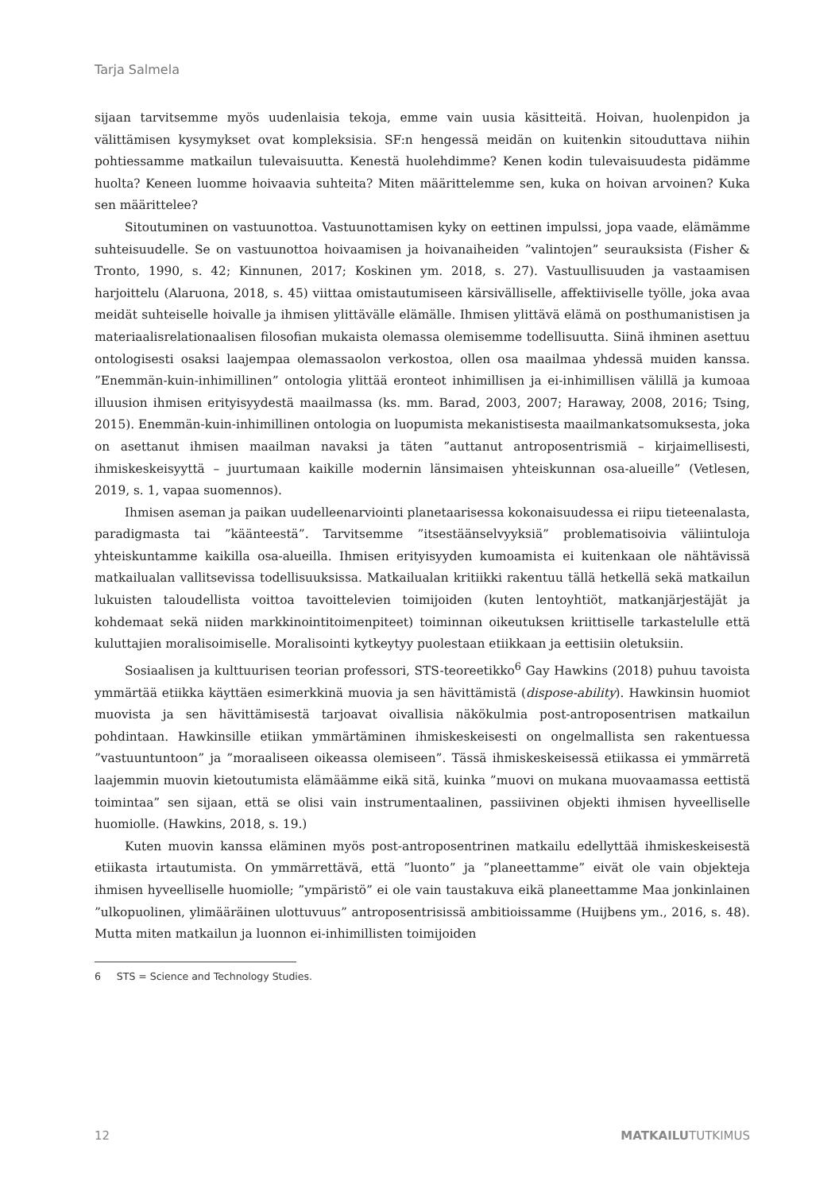Tarja Salmela
sijaan tarvitsemme myös uudenlaisia tekoja, emme vain uusia käsitteitä. Hoivan, huolenpidon ja välittämisen kysymykset ovat kompleksisia. SF:n hengessä meidän on kuitenkin sitouduttava niihin pohtiessamme matkailun tulevaisuutta. Kenestä huolehdimme? Kenen kodin tulevaisuudesta pidämme huolta? Keneen luomme hoivaavia suhteita? Miten määrittelemme sen, kuka on hoivan arvoinen? Kuka sen määrittelee?
Sitoutuminen on vastuunottoa. Vastuunottamisen kyky on eettinen impulssi, jopa vaade, elämämme suhteisuudelle. Se on vastuunottoa hoivaamisen ja hoivanaiheiden ”valintojen” seurauksista (Fisher & Tronto, 1990, s. 42; Kinnunen, 2017; Koskinen ym. 2018, s. 27). Vastuullisuuden ja vastaamisen harjoittelu (Alaruona, 2018, s. 45) viittaa omistautumiseen kärsivälliselle, affektiiviselle työlle, joka avaa meidät suhteiselle hoivalle ja ihmisen ylittävälle elämälle. Ihmisen ylittävä elämä on posthumanistisen ja materiaalisrelationaalisen filosofian mukaista olemassa olemisemme todellisuutta. Siinä ihminen asettuu ontologisesti osaksi laajempaa olemassaolon verkostoa, ollen osa maailmaa yhdessä muiden kanssa. ”Enemmän-kuin-inhimillinen” ontologia ylittää eronteot inhimillisen ja ei-inhimillisen välillä ja kumoaa illuusion ihmisen erityisyydestä maailmassa (ks. mm. Barad, 2003, 2007; Haraway, 2008, 2016; Tsing, 2015). Enemmän-kuin-inhimillinen ontologia on luopumista mekanistisesta maailmankatsomuksesta, joka on asettanut ihmisen maailman navaksi ja täten ”auttanut antroposentrismiä – kirjaimellisesti, ihmiskeskeisyyttä – juurtumaan kaikille modernin länsimaisen yhteiskunnan osa-alueille” (Vetlesen, 2019, s. 1, vapaa suomennos).
Ihmisen aseman ja paikan uudelleenarviointi planetaarisessa kokonaisuudessa ei riipu tieteenalasta, paradigmasta tai ”käänteestä”. Tarvitsemme ”itsestäänselvyyksiä” problematisoivia väliintuloja yhteiskuntamme kaikilla osa-alueilla. Ihmisen erityisyyden kumoamista ei kuitenkaan ole nähtävissä matkailualan vallitsevissa todellisuuksissa. Matkailualan kritiikki rakentuu tällä hetkellä sekä matkailun lukuisten taloudellista voittoa tavoittelevien toimijoiden (kuten lentoyhtiöt, matkanjärjestäjät ja kohdemaat sekä niiden markkinointitoimenpiteet) toiminnan oikeutuksen kriittiselle tarkastelulle että kuluttajien moralisoimiselle. Moralisointi kytkeytyy puolestaan etiikkaan ja eettisiin oletuksiin.
Sosiaalisen ja kulttuurisen teorian professori, STS-teoreetikko<sup>6</sup> Gay Hawkins (2018) puhuu tavoista ymmärtää etiikka käyttäen esimerkkinä muovia ja sen hävittämistä (dispose-ability). Hawkinsin huomiot muovista ja sen hävittämisestä tarjoavat oivallisia näkökulmia post-antroposentrisen matkailun pohdintaan. Hawkinsille etiikan ymmärtäminen ihmiskeskeisesti on ongelmallista sen rakentuessa ”vastuuntuntoon” ja ”moraaliseen oikeassa olemiseen”. Tässä ihmiskeskeisessä etiikassa ei ymmärretä laajemmin muovin kietoutumista elämäämme eikä sitä, kuinka ”muovi on mukana muovaamassa eettistä toimintaa” sen sijaan, että se olisi vain instrumentaalinen, passiivinen objekti ihmisen hyveelliselle huomiolle. (Hawkins, 2018, s. 19.)
Kuten muovin kanssa eläminen myös post-antroposentrinen matkailu edellyttää ihmiskeskeisestä etiikasta irtautumista. On ymmärrettävä, että ”luonto” ja ”planeettamme” eivät ole vain objekteja ihmisen hyveelliselle huomiolle; ”ympäristö” ei ole vain taustakuva eikä planeettamme Maa jonkinlainen ”ulkopuolinen, ylimääräinen ulottuvuus” antroposentrisissä ambitioissamme (Huijbens ym., 2016, s. 48). Mutta miten matkailun ja luonnon ei-inhimillisten toimijoiden
6 STS = Science and Technology Studies.
12 MATKAILUTUTKIMUS